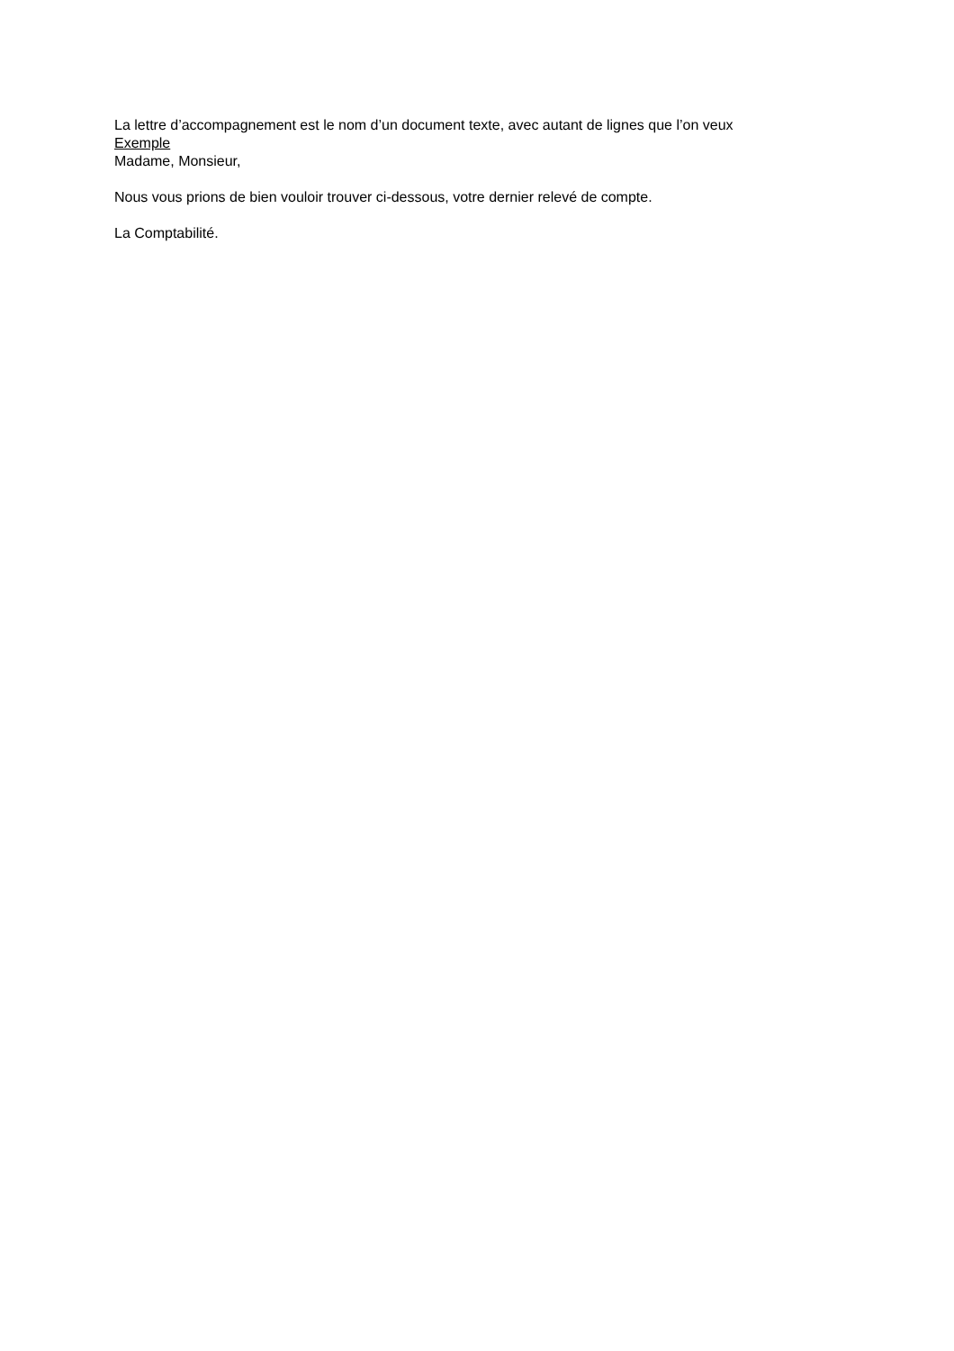La lettre d’accompagnement est le nom d’un document texte, avec autant de lignes que l’on veux
Exemple
Madame, Monsieur,
Nous vous prions de bien vouloir trouver ci-dessous, votre dernier relevé de compte.
La Comptabilité.